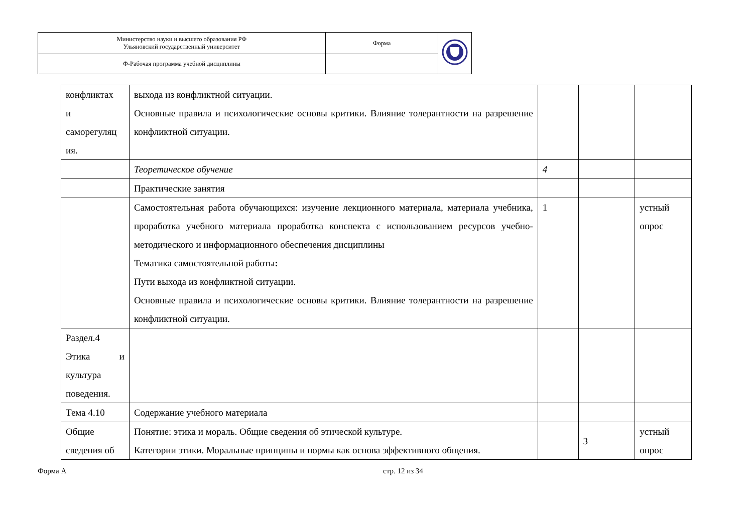| Министерство науки и высшего образования РФ Ульяновский государственный университет | Форма | |
| Ф-Рабочая программа учебной дисциплины | | |
| конфликтах и саморегуляц ия. | выхода из конфликтной ситуации. Основные правила и психологические основы критики. Влияние толерантности на разрешение конфликтной ситуации. | | | |
| | Теоретическое обучение | 4 | | |
| | Практические занятия | | | |
| | Самостоятельная работа обучающихся: изучение лекционного материала, материала учебника, проработка учебного материала проработка конспекта с использованием ресурсов учебно-методического и информационного обеспечения дисциплины Тематика самостоятельной работы : Пути выхода из конфликтной ситуации. Основные правила и психологические основы критики. Влияние толерантности на разрешение конфликтной ситуации. | 1 | | устный опрос |
| Раздел.4 Этика и культура поведения. | | | | |
| Тема 4.10 | Содержание учебного материала | | | |
| Общие сведения об | Понятие: этика и мораль. Общие сведения об этической культуре. Категории этики. Моральные принципы и нормы как основа эффективного общения. | | 3 | устный опрос |
Форма А стр. 12 из 34